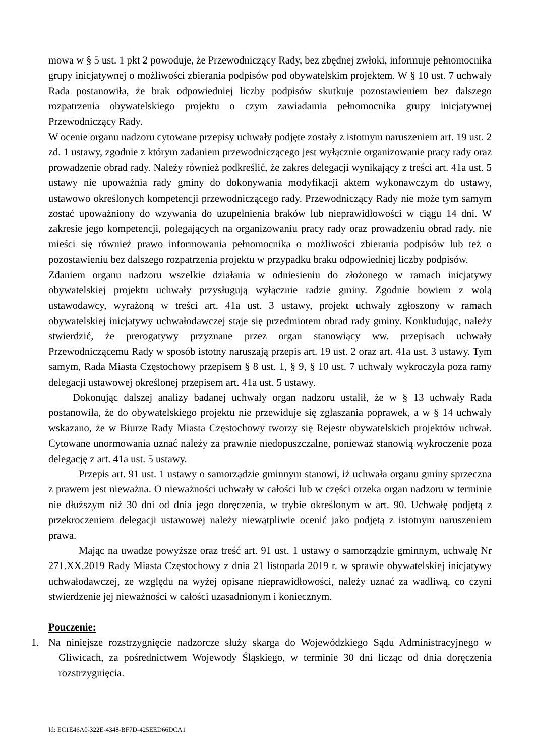mowa w § 5 ust. 1 pkt 2 powoduje, że Przewodniczący Rady, bez zbędnej zwłoki, informuje pełnomocnika grupy inicjatywnej o możliwości zbierania podpisów pod obywatelskim projektem. W § 10 ust. 7 uchwały Rada postanowiła, że brak odpowiedniej liczby podpisów skutkuje pozostawieniem bez dalszego rozpatrzenia obywatelskiego projektu o czym zawiadamia pełnomocnika grupy inicjatywnej Przewodniczący Rady.
W ocenie organu nadzoru cytowane przepisy uchwały podjęte zostały z istotnym naruszeniem art. 19 ust. 2 zd. 1 ustawy, zgodnie z którym zadaniem przewodniczącego jest wyłącznie organizowanie pracy rady oraz prowadzenie obrad rady. Należy również podkreślić, że zakres delegacji wynikający z treści art. 41a ust. 5 ustawy nie upoważnia rady gminy do dokonywania modyfikacji aktem wykonawczym do ustawy, ustawowo określonych kompetencji przewodniczącego rady. Przewodniczący Rady nie może tym samym zostać upoważniony do wzywania do uzupełnienia braków lub nieprawidłowości w ciągu 14 dni. W zakresie jego kompetencji, polegających na organizowaniu pracy rady oraz prowadzeniu obrad rady, nie mieści się również prawo informowania pełnomocnika o możliwości zbierania podpisów lub też o pozostawieniu bez dalszego rozpatrzenia projektu w przypadku braku odpowiedniej liczby podpisów.
Zdaniem organu nadzoru wszelkie działania w odniesieniu do złożonego w ramach inicjatywy obywatelskiej projektu uchwały przysługują wyłącznie radzie gminy. Zgodnie bowiem z wolą ustawodawcy, wyrażoną w treści art. 41a ust. 3 ustawy, projekt uchwały zgłoszony w ramach obywatelskiej inicjatywy uchwałodawczej staje się przedmiotem obrad rady gminy. Konkludując, należy stwierdzić, że prerogatywy przyznane przez organ stanowiący ww. przepisach uchwały Przewodniczącemu Rady w sposób istotny naruszają przepis art. 19 ust. 2 oraz art. 41a ust. 3 ustawy. Tym samym, Rada Miasta Częstochowy przepisem § 8 ust. 1, § 9, § 10 ust. 7 uchwały wykroczyła poza ramy delegacji ustawowej określonej przepisem art. 41a ust. 5 ustawy.
Dokonując dalszej analizy badanej uchwały organ nadzoru ustalił, że w § 13 uchwały Rada postanowiła, że do obywatelskiego projektu nie przewiduje się zgłaszania poprawek, a w § 14 uchwały wskazano, że w Biurze Rady Miasta Częstochowy tworzy się Rejestr obywatelskich projektów uchwał. Cytowane unormowania uznać należy za prawnie niedopuszczalne, ponieważ stanowią wykroczenie poza delegację z art. 41a ust. 5 ustawy.
Przepis art. 91 ust. 1 ustawy o samorządzie gminnym stanowi, iż uchwała organu gminy sprzeczna z prawem jest nieważna. O nieważności uchwały w całości lub w części orzeka organ nadzoru w terminie nie dłuższym niż 30 dni od dnia jego doręczenia, w trybie określonym w art. 90. Uchwałę podjętą z przekroczeniem delegacji ustawowej należy niewątpliwie ocenić jako podjętą z istotnym naruszeniem prawa.
Mając na uwadze powyższe oraz treść art. 91 ust. 1 ustawy o samorządzie gminnym, uchwałę Nr 271.XX.2019 Rady Miasta Częstochowy z dnia 21 listopada 2019 r. w sprawie obywatelskiej inicjatywy uchwałodawczej, ze względu na wyżej opisane nieprawidłowości, należy uznać za wadliwą, co czyni stwierdzenie jej nieważności w całości uzasadnionym i koniecznym.
Pouczenie:
1. Na niniejsze rozstrzygnięcie nadzorcze służy skarga do Wojewódzkiego Sądu Administracyjnego w Gliwicach, za pośrednictwem Wojewody Śląskiego, w terminie 30 dni licząc od dnia doręczenia rozstrzygnięcia.
Id: EC1E46A0-322E-4348-BF7D-425EED66DCA1